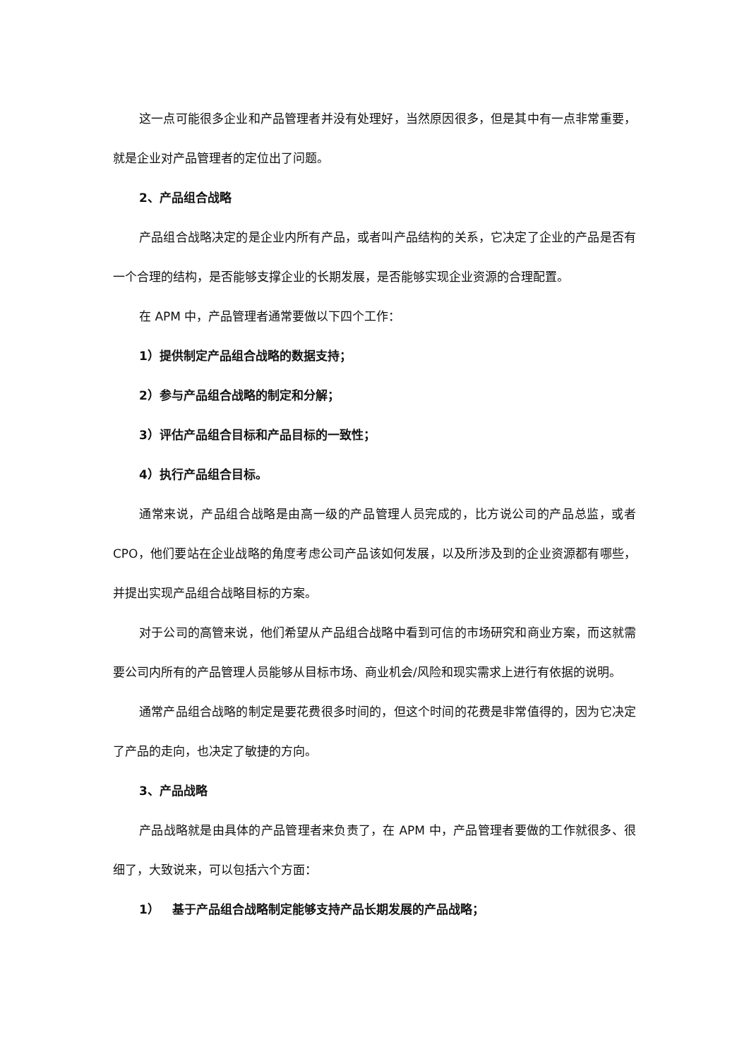这一点可能很多企业和产品管理者并没有处理好，当然原因很多，但是其中有一点非常重要，就是企业对产品管理者的定位出了问题。
2、产品组合战略
产品组合战略决定的是企业内所有产品，或者叫产品结构的关系，它决定了企业的产品是否有一个合理的结构，是否能够支撑企业的长期发展，是否能够实现企业资源的合理配置。
在 APM 中，产品管理者通常要做以下四个工作：
1）提供制定产品组合战略的数据支持；
2）参与产品组合战略的制定和分解；
3）评估产品组合目标和产品目标的一致性；
4）执行产品组合目标。
通常来说，产品组合战略是由高一级的产品管理人员完成的，比方说公司的产品总监，或者 CPO，他们要站在企业战略的角度考虑公司产品该如何发展，以及所涉及到的企业资源都有哪些，并提出实现产品组合战略目标的方案。
对于公司的高管来说，他们希望从产品组合战略中看到可信的市场研究和商业方案，而这就需要公司内所有的产品管理人员能够从目标市场、商业机会/风险和现实需求上进行有依据的说明。
通常产品组合战略的制定是要花费很多时间的，但这个时间的花费是非常值得的，因为它决定了产品的走向，也决定了敏捷的方向。
3、产品战略
产品战略就是由具体的产品管理者来负责了，在 APM 中，产品管理者要做的工作就很多、很细了，大致说来，可以包括六个方面：
1） 基于产品组合战略制定能够支持产品长期发展的产品战略；